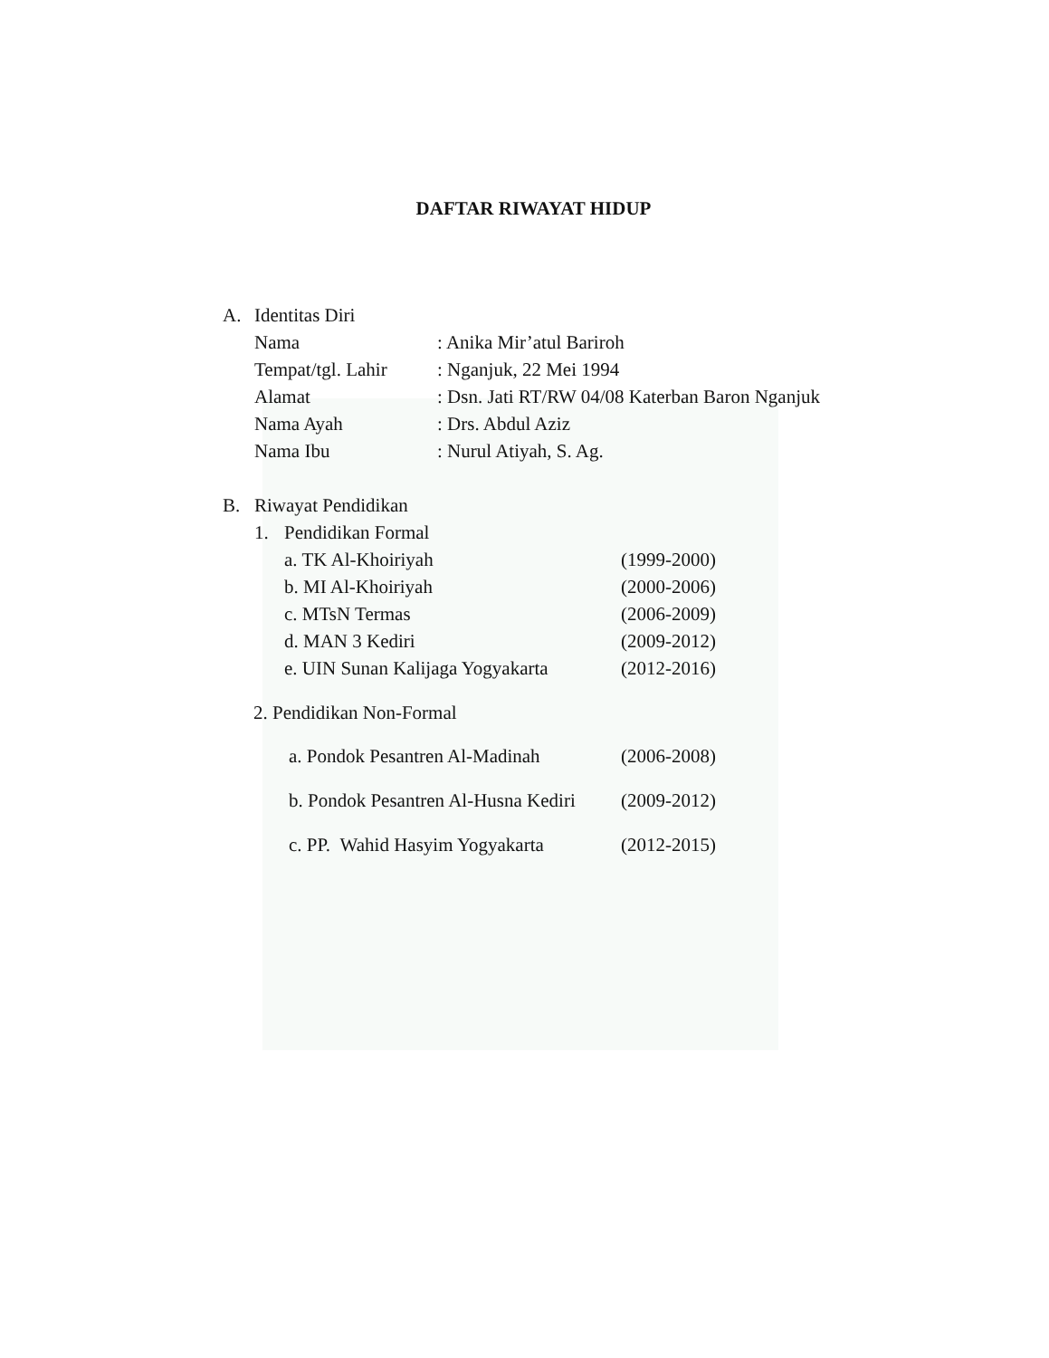DAFTAR RIWAYAT HIDUP
A. Identitas Diri
Nama: Anika Mir’atul Bariroh
Tempat/tgl. Lahir: Nganjuk, 22 Mei 1994
Alamat: Dsn. Jati RT/RW 04/08 Katerban Baron Nganjuk
Nama Ayah: Drs. Abdul Aziz
Nama Ibu: Nurul Atiyah, S. Ag.
B. Riwayat Pendidikan
1. Pendidikan Formal
a. TK Al-Khoiriyah (1999-2000)
b. MI Al-Khoiriyah (2000-2006)
c. MTsN Termas (2006-2009)
d. MAN 3 Kediri (2009-2012)
e. UIN Sunan Kalijaga Yogyakarta (2012-2016)
2. Pendidikan Non-Formal
a. Pondok Pesantren Al-Madinah (2006-2008)
b. Pondok Pesantren Al-Husna Kediri (2009-2012)
c. PP. Wahid Hasyim Yogyakarta (2012-2015)